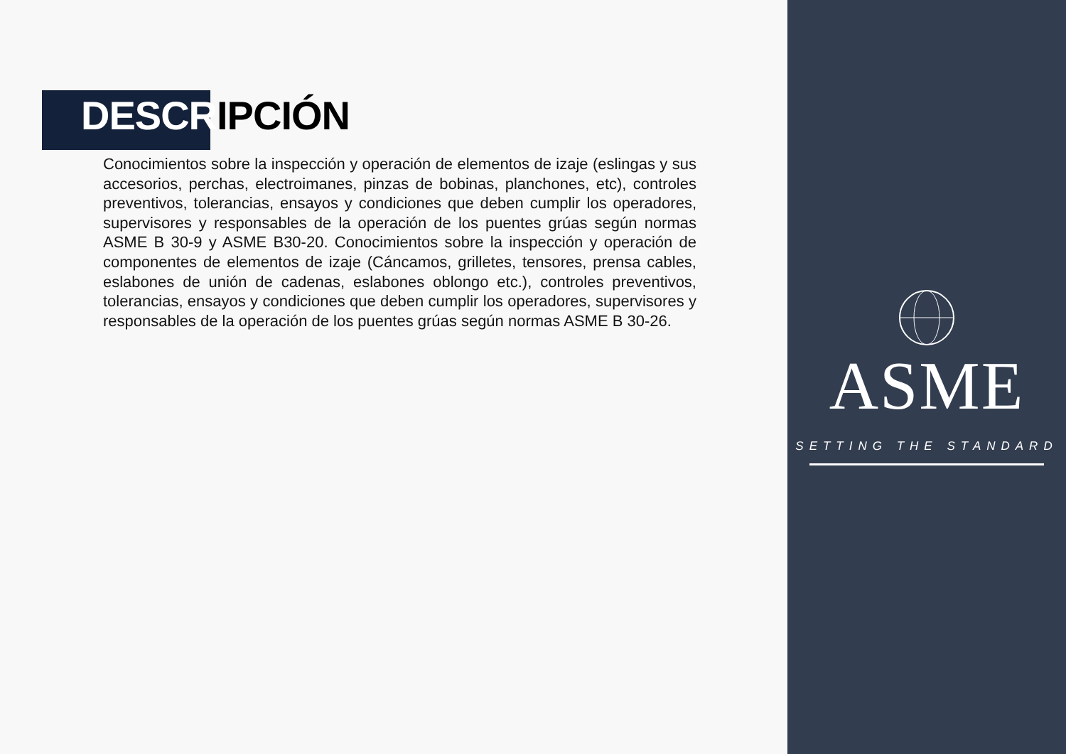DESCRIPCIÓN
Conocimientos sobre la inspección y operación de elementos de izaje (eslingas y sus accesorios, perchas, electroimanes, pinzas de bobinas, planchones, etc), controles preventivos, tolerancias, ensayos y condiciones que deben cumplir los operadores, supervisores y responsables de la operación de los puentes grúas según normas ASME B 30-9 y ASME B30-20. Conocimientos sobre la inspección y operación de componentes de elementos de izaje (Cáncamos, grilletes, tensores, prensa cables, eslabones de unión de cadenas, eslabones oblongo etc.), controles preventivos, tolerancias, ensayos y condiciones que deben cumplir los operadores, supervisores y responsables de la operación de los puentes grúas según normas ASME B 30-26.
ASME
SETTING THE STANDARD